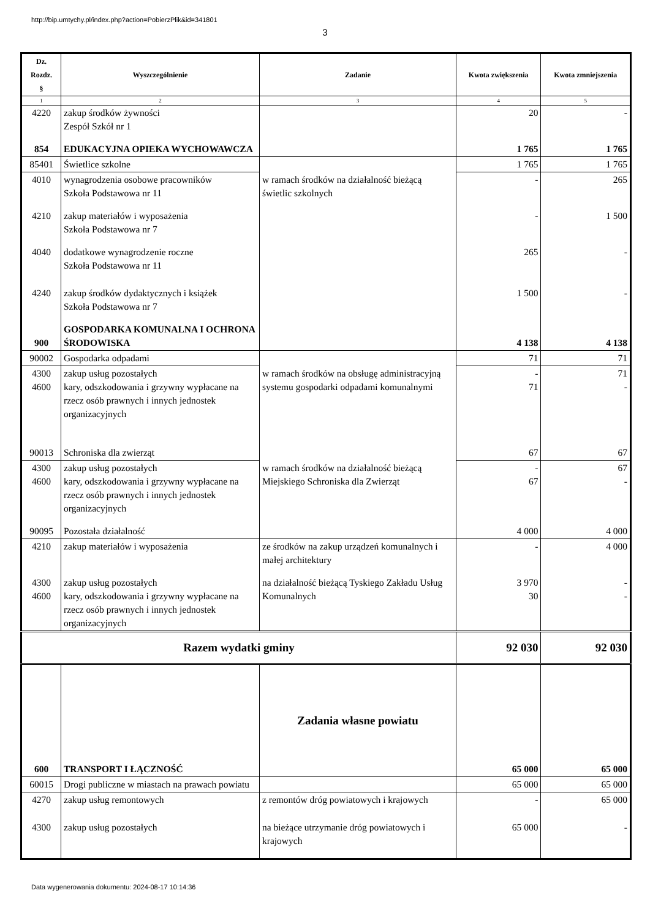http://bip.umtychy.pl/index.php?action=PobierzPlik&id=341801
3
| Dz. Rozdz. § | Wyszczególnienie | Zadanie | Kwota zwiększenia | Kwota zmniejszenia |
| --- | --- | --- | --- | --- |
| 1 | 2 | 3 | 4 | 5 |
| 4220 | zakup środków żywności Zespół Szkół nr 1 | | 20 | - |
| 854 | EDUKACYJNA OPIEKA WYCHOWAWCZA | | 1 765 | 1 765 |
| 85401 | Świetlice szkolne | | 1 765 | 1 765 |
| 4010 | wynagrodzenia osobowe pracowników Szkoła Podstawowa nr 11 | w ramach środków na działalność bieżącą świetlic szkolnych | - | 265 |
| 4210 | zakup materiałów i wyposażenia Szkoła Podstawowa nr 7 | | - | 1 500 |
| 4040 | dodatkowe wynagrodzenie roczne Szkoła Podstawowa nr 11 | | 265 | - |
| 4240 | zakup środków dydaktycznych i książek Szkoła Podstawowa nr 7 | | 1 500 | - |
| 900 | GOSPODARKA KOMUNALNA I OCHRONA ŚRODOWISKA | | 4 138 | 4 138 |
| 90002 | Gospodarka odpadami | | 71 | 71 |
| 4300 4600 | zakup usług pozostałych kary, odszkodowania i grzywny wypłacane na rzecz osób prawnych i innych jednostek organizacyjnych | w ramach środków na obsługę administracyjną systemu gospodarki odpadami komunalnymi | - 71 | 71 - |
| 90013 | Schroniska dla zwierząt | | 67 | 67 |
| 4300 4600 | zakup usług pozostałych kary, odszkodowania i grzywny wypłacane na rzecz osób prawnych i innych jednostek organizacyjnych | w ramach środków na działalność bieżącą Miejskiego Schroniska dla Zwierząt | - 67 | 67 - |
| 90095 | Pozostała działalność | | 4 000 | 4 000 |
| 4210 | zakup materiałów i wyposażenia | ze środków na zakup urządzeń komunalnych i małej architektury | - | 4 000 |
| 4300 4600 | zakup usług pozostałych kary, odszkodowania i grzywny wypłacane na rzecz osób prawnych i innych jednostek organizacyjnych | na działalność bieżącą Tyskiego Zakładu Usług Komunalnych | 3 970 30 | - - |
| Razem wydatki gminy | | | 92 030 | 92 030 |
| 600 | TRANSPORT I ŁĄCZNOŚĆ | Zadania własne powiatu | 65 000 | 65 000 |
| 60015 | Drogi publiczne w miastach na prawach powiatu | | 65 000 | 65 000 |
| 4270 | zakup usług remontowych | z remontów dróg powiatowych i krajowych | - | 65 000 |
| 4300 | zakup usług pozostałych | na bieżące utrzymanie dróg powiatowych i krajowych | 65 000 | - |
Data wygenerowania dokumentu: 2024-08-17 10:14:36